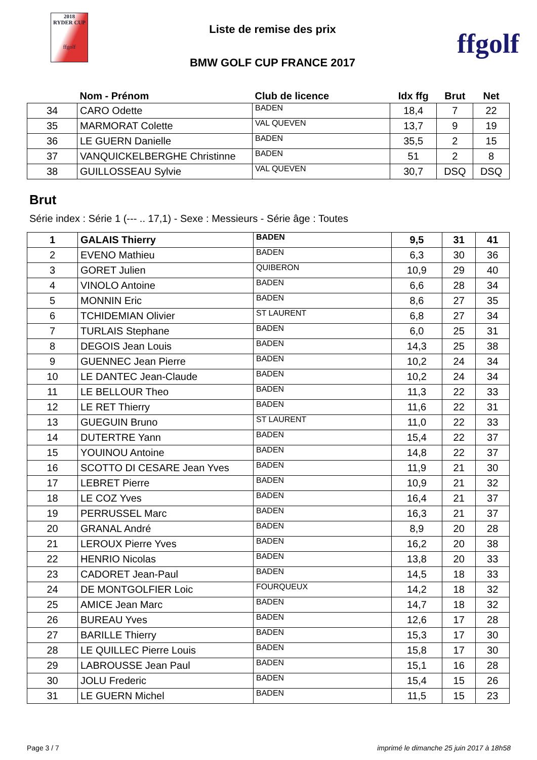2018
RYDER CUP
ffgolf
Liste de remise des prix
BMW GOLF CUP FRANCE 2017
ffgolf
| | Nom - Prénom | Club de licence | Idx ffg | Brut | Net |
| --- | --- | --- | --- | --- | --- |
| 34 | CARO Odette | BADEN | 18,4 | 7 | 22 |
| 35 | MARMORAT Colette | VAL QUEVEN | 13,7 | 9 | 19 |
| 36 | LE GUERN Danielle | BADEN | 35,5 | 2 | 15 |
| 37 | VANQUICKELBERGHE Christinne | BADEN | 51 | 2 | 8 |
| 38 | GUILLOSSEAU Sylvie | VAL QUEVEN | 30,7 | DSQ | DSQ |
Brut
Série index : Série 1 (--- .. 17,1) - Sexe : Messieurs - Série âge : Toutes
| 1 | GALAIS Thierry | BADEN | 9,5 | 31 | 41 |
| 2 | EVENO Mathieu | BADEN | 6,3 | 30 | 36 |
| 3 | GORET Julien | QUIBERON | 10,9 | 29 | 40 |
| 4 | VINOLO Antoine | BADEN | 6,6 | 28 | 34 |
| 5 | MONNIN Eric | BADEN | 8,6 | 27 | 35 |
| 6 | TCHIDEMIAN Olivier | ST LAURENT | 6,8 | 27 | 34 |
| 7 | TURLAIS Stephane | BADEN | 6,0 | 25 | 31 |
| 8 | DEGOIS Jean Louis | BADEN | 14,3 | 25 | 38 |
| 9 | GUENNEC Jean Pierre | BADEN | 10,2 | 24 | 34 |
| 10 | LE DANTEC Jean-Claude | BADEN | 10,2 | 24 | 34 |
| 11 | LE BELLOUR Theo | BADEN | 11,3 | 22 | 33 |
| 12 | LE RET Thierry | BADEN | 11,6 | 22 | 31 |
| 13 | GUEGUIN Bruno | ST LAURENT | 11,0 | 22 | 33 |
| 14 | DUTERTRE Yann | BADEN | 15,4 | 22 | 37 |
| 15 | YOUINOU Antoine | BADEN | 14,8 | 22 | 37 |
| 16 | SCOTTO DI CESARE Jean Yves | BADEN | 11,9 | 21 | 30 |
| 17 | LEBRET Pierre | BADEN | 10,9 | 21 | 32 |
| 18 | LE COZ Yves | BADEN | 16,4 | 21 | 37 |
| 19 | PERRUSSEL Marc | BADEN | 16,3 | 21 | 37 |
| 20 | GRANAL André | BADEN | 8,9 | 20 | 28 |
| 21 | LEROUX Pierre Yves | BADEN | 16,2 | 20 | 38 |
| 22 | HENRIO Nicolas | BADEN | 13,8 | 20 | 33 |
| 23 | CADORET Jean-Paul | BADEN | 14,5 | 18 | 33 |
| 24 | DE MONTGOLFIER Loic | FOURQUEUX | 14,2 | 18 | 32 |
| 25 | AMICE Jean Marc | BADEN | 14,7 | 18 | 32 |
| 26 | BUREAU Yves | BADEN | 12,6 | 17 | 28 |
| 27 | BARILLE Thierry | BADEN | 15,3 | 17 | 30 |
| 28 | LE QUILLEC Pierre Louis | BADEN | 15,8 | 17 | 30 |
| 29 | LABROUSSE Jean Paul | BADEN | 15,1 | 16 | 28 |
| 30 | JOLU Frederic | BADEN | 15,4 | 15 | 26 |
| 31 | LE GUERN Michel | BADEN | 11,5 | 15 | 23 |
Page 3 / 7 imprimé le dimanche 25 juin 2017 à 18h58